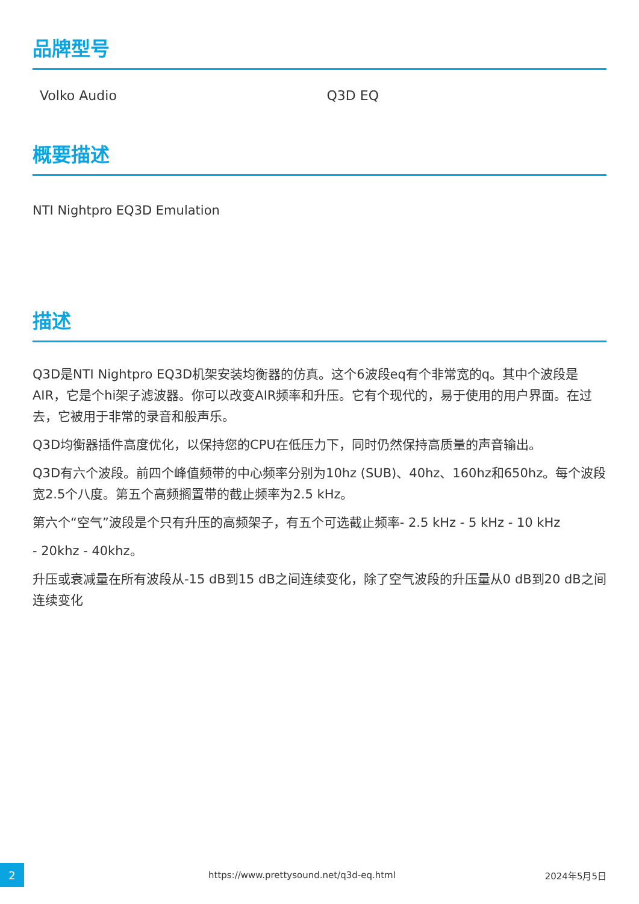品牌型号
| Volko Audio | Q3D EQ |
概要描述
NTI Nightpro EQ3D Emulation
描述
Q3D是NTI Nightpro EQ3D机架安装均衡器的仿真。这个6波段eq有个非常宽的q。其中个波段是AIR，它是个hi架子滤波器。你可以改变AIR频率和升压。它有个现代的，易于使用的用户界面。在过去，它被用于非常的录音和般声乐。
Q3D均衡器插件高度优化，以保持您的CPU在低压力下，同时仍然保持高质量的声音输出。
Q3D有六个波段。前四个峰值频带的中心频率分别为10hz (SUB)、40hz、160hz和650hz。每个波段宽2.5个八度。第五个高频搁置带的截止频率为2.5 kHz。
第六个“空气”波段是个只有升压的高频架子，有五个可选截止频率- 2.5 kHz - 5 kHz - 10 kHz
- 20khz - 40khz。
升压或衰减量在所有波段从-15 dB到15 dB之间连续变化，除了空气波段的升压量从0 dB到20 dB之间连续变化
2 https://www.prettysound.net/q3d-eq.html 2024年5月5日